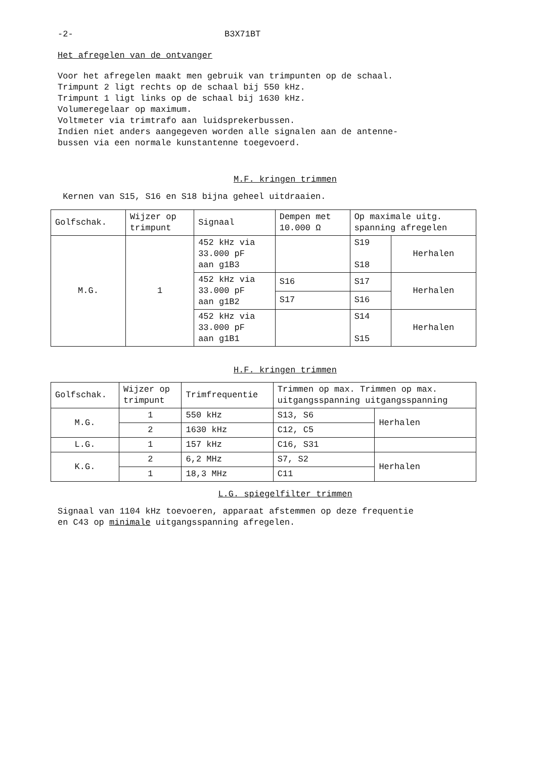-2- B3X71BT
Het afregelen van de ontvanger
Voor het afregelen maakt men gebruik van trimpunten op de schaal.
Trimpunt 2 ligt rechts op de schaal bij 550 kHz.
Trimpunt 1 ligt links op de schaal bij 1630 kHz.
Volumeregelaar op maximum.
Voltmeter via trimtrafo aan luidsprekerbussen.
Indien niet anders aangegeven worden alle signalen aan de antenne-
bussen via een normale kunstantenne toegevoerd.
M.F. kringen trimmen
Kernen van S15, S16 en S18 bijna geheel uitdraaien.
| Golfschak. | Wijzer op trimpunt | Signaal | Dempen met 10.000 Ω | Op maximale uitg. spanning afregelen | |
| --- | --- | --- | --- | --- | --- |
| M.G. | 1 | 452 kHz via 33.000 pF aan g1B3 | | S19 S18 | Herhalen |
| | | 452 kHz via 33.000 pF aan g1B2 | S16 | S17 | Herhalen |
| | | | S17 | S16 | |
| | | 452 kHz via 33.000 pF aan g1B1 | | S14 S15 | Herhalen |
H.F. kringen trimmen
| Golfschak. | Wijzer op trimpunt | Trimfrequentie | Trimmen op max. Trimmen op max. uitgangsspanning uitgangsspanning | |
| --- | --- | --- | --- | --- |
| M.G. | 1 | 550 kHz | S13, S6 | Herhalen |
| | 2 | 1630 kHz | C12, C5 | |
| L.G. | 1 | 157 kHz | C16, S31 | |
| K.G. | 2 | 6,2 MHz | S7, S2 | Herhalen |
| | 1 | 18,3 MHz | C11 | |
L.G. spiegelfilter trimmen
Signaal van 1104 kHz toevoeren, apparaat afstemmen op deze frequentie
en C43 op minimale uitgangsspanning afregelen.